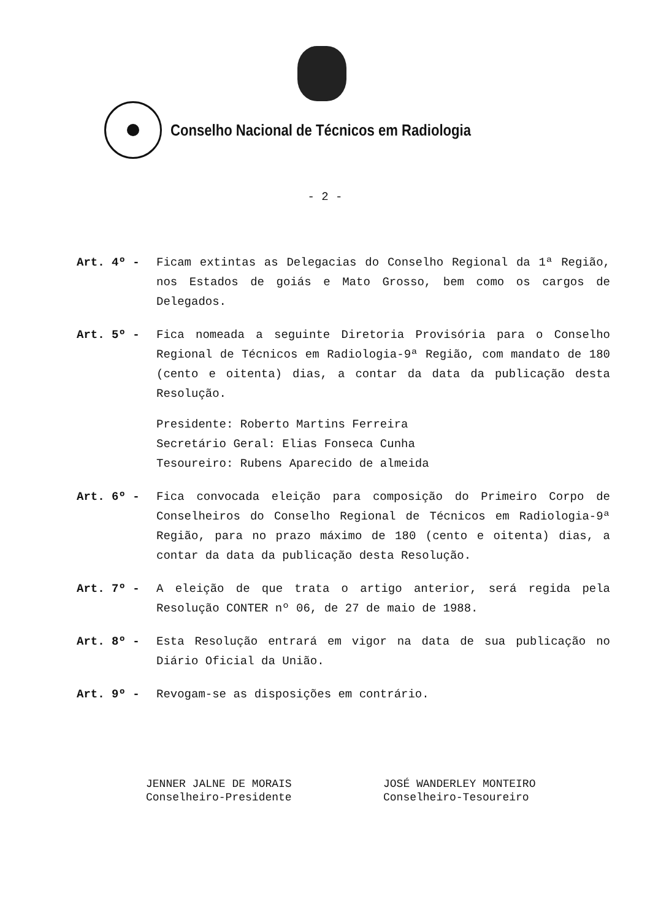Conselho Nacional de Técnicos em Radiologia
- 2 -
Art. 4º - Ficam extintas as Delegacias do Conselho Regional da 1ª Região, nos Estados de goiás e Mato Grosso, bem como os cargos de Delegados.
Art. 5º - Fica nomeada a seguinte Diretoria Provisória para o Conselho Regional de Técnicos em Radiologia-9ª Região, com mandato de 180 (cento e oitenta) dias, a contar da data da publicação desta Resolução.
Presidente: Roberto Martins Ferreira
Secretário Geral: Elias Fonseca Cunha
Tesoureiro: Rubens Aparecido de almeida
Art. 6º - Fica convocada eleição para composição do Primeiro Corpo de Conselheiros do Conselho Regional de Técnicos em Radiologia-9ª Região, para no prazo máximo de 180 (cento e oitenta) dias, a contar da data da publicação desta Resolução.
Art. 7º - A eleição de que trata o artigo anterior, será regida pela Resolução CONTER nº 06, de 27 de maio de 1988.
Art. 8º - Esta Resolução entrará em vigor na data de sua publicação no Diário Oficial da União.
Art. 9º - Revogam-se as disposições em contrário.
JENNER JALNE DE MORAIS
Conselheiro-Presidente
JOSÉ WANDERLEY MONTEIRO
Conselheiro-Tesoureiro